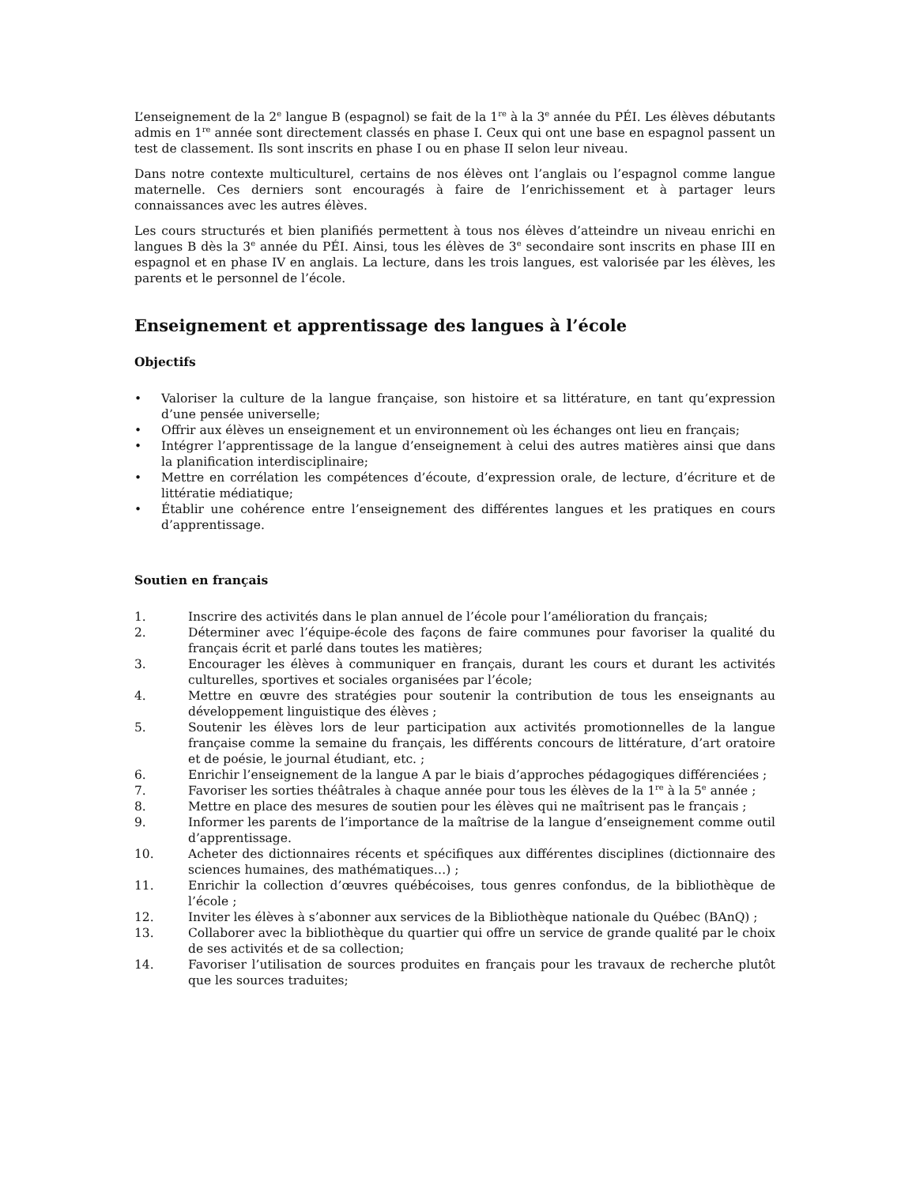L’enseignement de la 2<sup>e</sup> langue B (espagnol) se fait de la 1<sup>re</sup> à la 3<sup>e</sup> année du PÉI. Les élèves débutants admis en 1<sup>re</sup> année sont directement classés en phase I. Ceux qui ont une base en espagnol passent un test de classement. Ils sont inscrits en phase I ou en phase II selon leur niveau.
Dans notre contexte multiculturel, certains de nos élèves ont l’anglais ou l’espagnol comme langue maternelle. Ces derniers sont encouragés à faire de l’enrichissement et à partager leurs connaissances avec les autres élèves.
Les cours structurés et bien planifiés permettent à tous nos élèves d’atteindre un niveau enrichi en langues B dès la 3<sup>e</sup> année du PÉI. Ainsi, tous les élèves de 3<sup>e</sup> secondaire sont inscrits en phase III en espagnol et en phase IV en anglais. La lecture, dans les trois langues, est valorisée par les élèves, les parents et le personnel de l’école.
Enseignement et apprentissage des langues à l’école
Objectifs
• Valoriser la culture de la langue française, son histoire et sa littérature, en tant qu’expression d’une pensée universelle;
• Offrir aux élèves un enseignement et un environnement où les échanges ont lieu en français;
• Intégrer l’apprentissage de la langue d’enseignement à celui des autres matières ainsi que dans la planification interdisciplinaire;
• Mettre en corrélation les compétences d’écoute, d’expression orale, de lecture, d’écriture et de littératie médiatique;
• Établir une cohérence entre l’enseignement des différentes langues et les pratiques en cours d’apprentissage.
Soutien en français
1. Inscrire des activités dans le plan annuel de l’école pour l’amélioration du français;
2. Déterminer avec l’équipe-école des façons de faire communes pour favoriser la qualité du français écrit et parlé dans toutes les matières;
3. Encourager les élèves à communiquer en français, durant les cours et durant les activités culturelles, sportives et sociales organisées par l’école;
4. Mettre en œuvre des stratégies pour soutenir la contribution de tous les enseignants au développement linguistique des élèves ;
5. Soutenir les élèves lors de leur participation aux activités promotionnelles de la langue française comme la semaine du français, les différents concours de littérature, d’art oratoire et de poésie, le journal étudiant, etc. ;
6. Enrichir l’enseignement de la langue A par le biais d’approches pédagogiques différenciées ;
7. Favoriser les sorties théâtrales à chaque année pour tous les élèves de la 1<sup>re</sup> à la 5<sup>e</sup> année ;
8. Mettre en place des mesures de soutien pour les élèves qui ne maîtrisent pas le français ;
9. Informer les parents de l’importance de la maîtrise de la langue d’enseignement comme outil d’apprentissage.
10. Acheter des dictionnaires récents et spécifiques aux différentes disciplines (dictionnaire des sciences humaines, des mathématiques…) ;
11. Enrichir la collection d’œuvres québécoises, tous genres confondus, de la bibliothèque de l’école ;
12. Inviter les élèves à s’abonner aux services de la Bibliothèque nationale du Québec (BAnQ) ;
13. Collaborer avec la bibliothèque du quartier qui offre un service de grande qualité par le choix de ses activités et de sa collection;
14. Favoriser l’utilisation de sources produites en français pour les travaux de recherche plutôt que les sources traduites;